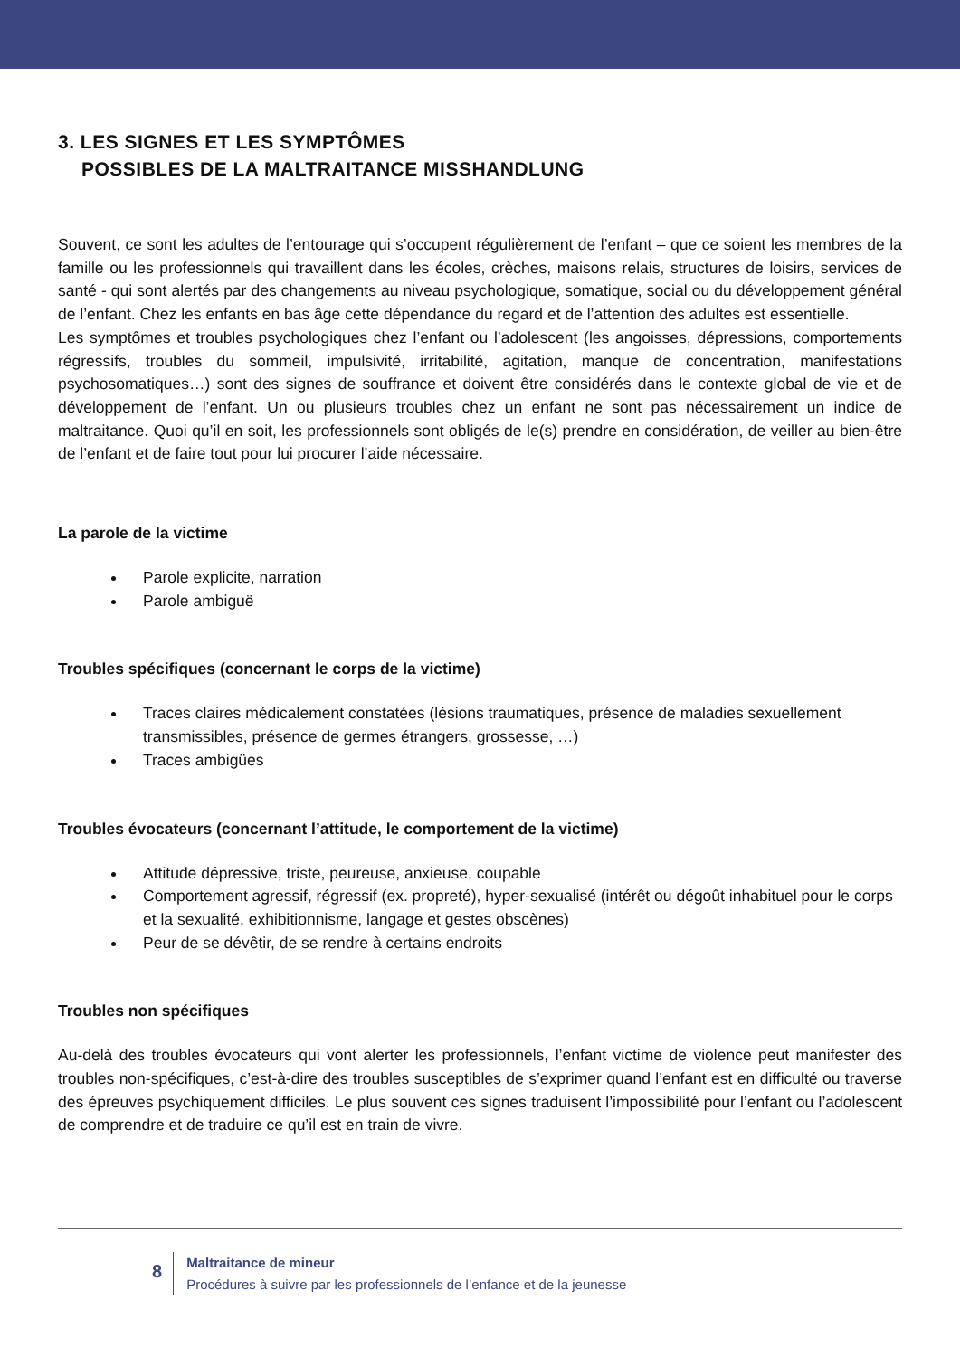3. LES SIGNES ET LES SYMPTÔMES
POSSIBLES DE LA MALTRAITANCE MISSHANDLUNG
Souvent, ce sont les adultes de l’entourage qui s’occupent régulièrement de l’enfant – que ce soient les membres de la famille ou les professionnels qui travaillent dans les écoles, crèches, maisons relais, structures de loisirs, services de santé - qui sont alertés par des changements au niveau psychologique, somatique, social ou du développement général de l’enfant. Chez les enfants en bas âge cette dépendance du regard et de l’attention des adultes est essentielle.
Les symptômes et troubles psychologiques chez l’enfant ou l’adolescent (les angoisses, dépressions, comportements régressifs, troubles du sommeil, impulsivité, irritabilité, agitation, manque de concentration, manifestations psychosomatiques…) sont des signes de souffrance et doivent être considérés dans le contexte global de vie et de développement de l’enfant. Un ou plusieurs troubles chez un enfant ne sont pas nécessairement un indice de maltraitance. Quoi qu’il en soit, les professionnels sont obligés de le(s) prendre en considération, de veiller au bien-être de l’enfant et de faire tout pour lui procurer l’aide nécessaire.
La parole de la victime
Parole explicite, narration
Parole ambiguë
Troubles spécifiques (concernant le corps de la victime)
Traces claires médicalement constatées (lésions traumatiques, présence de maladies sexuellement transmissibles, présence de germes étrangers, grossesse, …)
Traces ambigües
Troubles évocateurs (concernant l’attitude, le comportement de la victime)
Attitude dépressive, triste, peureuse, anxieuse, coupable
Comportement agressif, régressif (ex. propreté), hyper-sexualisé (intérêt ou dégoût inhabituel pour le corps et la sexualité, exhibitionnisme, langage et gestes obscènes)
Peur de se dévêtir, de se rendre à certains endroits
Troubles non spécifiques
Au-delà des troubles évocateurs qui vont alerter les professionnels, l’enfant victime de violence peut manifester des troubles non-spécifiques, c’est-à-dire des troubles susceptibles de s’exprimer quand l’enfant est en difficulté ou traverse des épreuves psychiquement difficiles. Le plus souvent ces signes traduisent l’impossibilité pour l’enfant ou l’adolescent de comprendre et de traduire ce qu’il est en train de vivre.
8
Maltraitance de mineur
Procédures à suivre par les professionnels de l’enfance et de la jeunesse